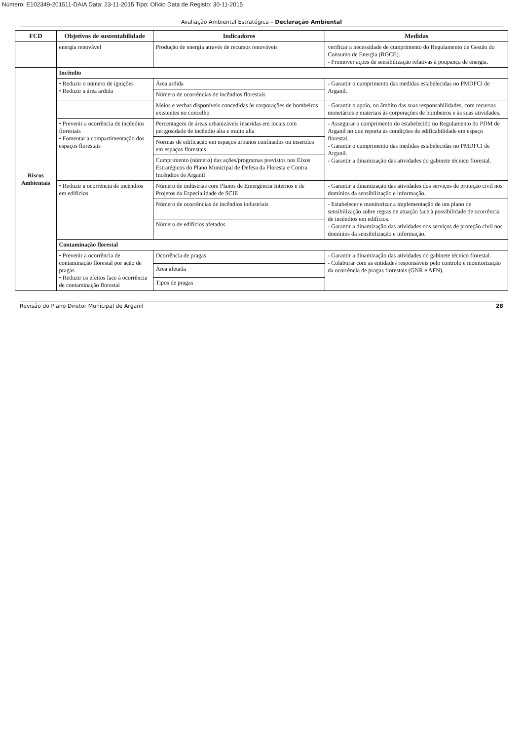Número: E102349-201511-DAIA Data: 23-11-2015 Tipo: Ofício Data de Registo: 30-11-2015
Avaliação Ambiental Estratégica – Declaração Ambiental
| FCD | Objetivos de sustentabilidade | Indicadores | Medidas |
| --- | --- | --- | --- |
| | energia renovável | Produção de energia através de recursos renováveis | verificar a necessidade de cumprimento do Regulamento de Gestão do Consumo de Energia (RGCE). - Promover ações de sensibilização relativas à poupança de energia. |
| Riscos Ambientais | Incêndio | | |
| | • Reduzir o número de ignições • Reduzir a área ardida | Área ardida | - Garantir o cumprimento das medidas estabelecidas no PMDFCI de Arganil. |
| | | Número de ocorrências de incêndios florestais | |
| | | Meios e verbas disponíveis concedidas às corporações de bombeiros existentes no concelho | - Garantir o apoio, no âmbito das suas responsabilidades, com recursos monetários e materiais às corporações de bombeiros e às suas atividades. |
| | • Prevenir a ocorrência de incêndios florestais • Fomentar a compartimentação dos espaços florestais | Percentagem de áreas urbanizáveis inseridas em locais com perigosidade de incêndio alta e muito alta | - Assegurar o cumprimento do estabelecido no Regulamento do PDM de Arganil no que reporta às condições de edificabilidade em espaço florestal. - Garantir o cumprimento das medidas estabelecidas no PMDFCI de Arganil. - Garantir a dinamização das atividades do gabinete técnico florestal. |
| | | Normas de edificação em espaços urbanos confinados ou inseridos em espaços florestais | |
| | | Cumprimento (número) das ações/programas previstos nos Eixos Estratégicos do Plano Municipal de Defesa da Floresta e Contra Incêndios de Arganil | |
| | • Reduzir a ocorrência de incêndios em edifícios | Número de indústrias com Planos de Emergência Internos e de Projetos da Especialidade de SCIE | - Garantir a dinamização das atividades dos serviços de proteção civil nos domínios da sensibilização e informação. |
| | | Número de ocorrências de incêndios industriais | - Estabelecer e monitorizar a implementação de um plano de sensibilização sobre regras de atuação face à possibilidade de ocorrência de incêndios em edifícios. - Garantir a dinamização das atividades dos serviços de proteção civil nos domínios da sensibilização e informação. |
| | | Número de edifícios afetados | |
| | Contaminação florestal | | |
| | • Prevenir a ocorrência de contaminação florestal por ação de pragas • Reduzir os efeitos face à ocorrência de contaminação florestal | Ocorrência de pragas | - Garantir a dinamização das atividades do gabinete técnico florestal. - Colaborar com as entidades responsáveis pelo controlo e monitorização da ocorrência de pragas florestais (GNR e AFN). |
| | | Área afetada | |
| | | Tipos de pragas | |
Revisão do Plano Diretor Municipal de Arganil 28